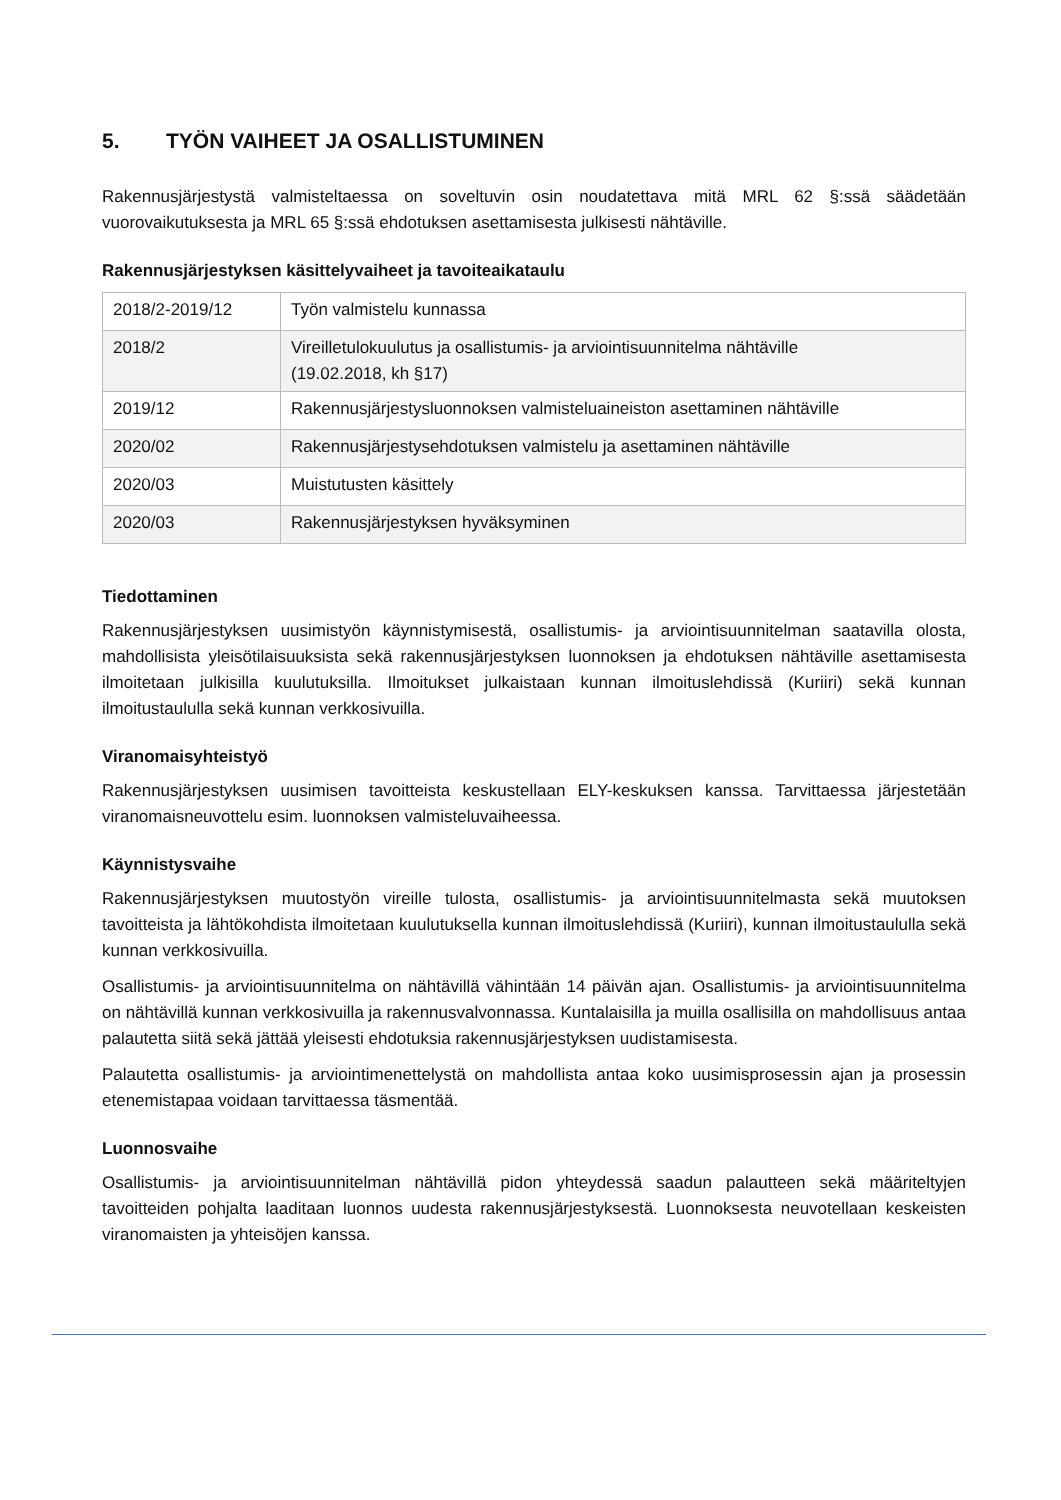5. TYÖN VAIHEET JA OSALLISTUMINEN
Rakennusjärjestystä valmisteltaessa on soveltuvin osin noudatettava mitä MRL 62 §:ssä säädetään vuorovaikutuksesta ja MRL 65 §:ssä ehdotuksen asettamisesta julkisesti nähtäville.
Rakennusjärjestyksen käsittelyvaiheet ja tavoiteaikataulu
| 2018/2-2019/12 | Työn valmistelu kunnassa |
| 2018/2 | Vireilletulokuulutus ja osallistumis- ja arviointisuunnitelma nähtäville (19.02.2018, kh §17) |
| 2019/12 | Rakennusjärjestysluonnoksen valmisteluaineiston asettaminen nähtäville |
| 2020/02 | Rakennusjärjestysehdotuksen valmistelu ja asettaminen nähtäville |
| 2020/03 | Muistutusten käsittely |
| 2020/03 | Rakennusjärjestyksen hyväksyminen |
Tiedottaminen
Rakennusjärjestyksen uusimistyön käynnistymisestä, osallistumis- ja arviointisuunnitelman saatavilla olosta, mahdollisista yleisötilaisuuksista sekä rakennusjärjestyksen luonnoksen ja ehdotuksen nähtäville asettamisesta ilmoitetaan julkisilla kuulutuksilla. Ilmoitukset julkaistaan kunnan ilmoituslehdissä (Kuriiri) sekä kunnan ilmoitustaululla sekä kunnan verkkosivuilla.
Viranomaisyhteistyö
Rakennusjärjestyksen uusimisen tavoitteista keskustellaan ELY-keskuksen kanssa. Tarvittaessa järjestetään viranomaisneuvottelu esim. luonnoksen valmisteluvaiheessa.
Käynnistysvaihe
Rakennusjärjestyksen muutostyön vireille tulosta, osallistumis- ja arviointisuunnitelmasta sekä muutoksen tavoitteista ja lähtökohdista ilmoitetaan kuulutuksella kunnan ilmoituslehdissä (Kuriiri), kunnan ilmoitustaululla sekä kunnan verkkosivuilla.
Osallistumis- ja arviointisuunnitelma on nähtävillä vähintään 14 päivän ajan. Osallistumis- ja arviointisuunnitelma on nähtävillä kunnan verkkosivuilla ja rakennusvalvonnassa. Kuntalaisilla ja muilla osallisilla on mahdollisuus antaa palautetta siitä sekä jättää yleisesti ehdotuksia rakennusjärjestyksen uudistamisesta.
Palautetta osallistumis- ja arviointimenettelystä on mahdollista antaa koko uusimisprosessin ajan ja prosessin etenemistapaa voidaan tarvittaessa täsmentää.
Luonnosvaihe
Osallistumis- ja arviointisuunnitelman nähtävillä pidon yhteydessä saadun palautteen sekä määriteltyjen tavoitteiden pohjalta laaditaan luonnos uudesta rakennusjärjestyksestä. Luonnoksesta neuvotellaan keskeisten viranomaisten ja yhteisöjen kanssa.